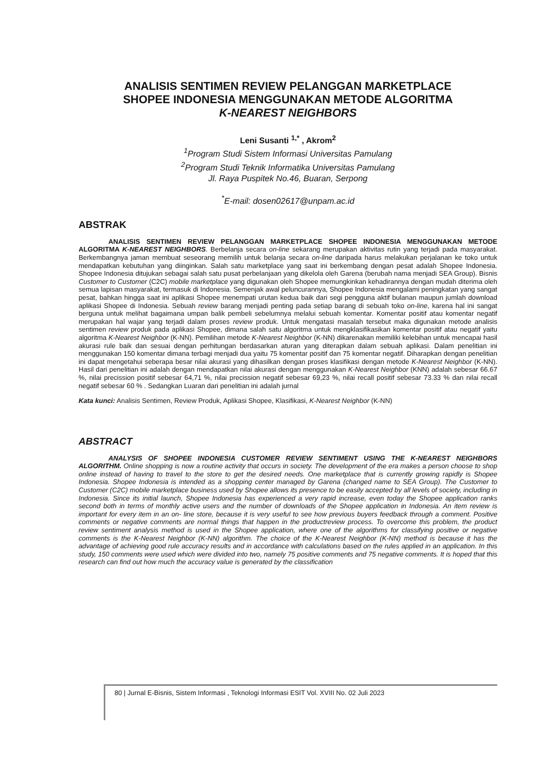ANALISIS SENTIMEN REVIEW PELANGGAN MARKETPLACE
SHOPEE INDONESIA MENGGUNAKAN METODE ALGORITMA
K-NEAREST NEIGHBORS
Leni Susanti <sup>1,*</sup> , Akrom<sup>2</sup>
<sup>1</sup> Program Studi Sistem Informasi Universitas Pamulang
<sup>2</sup> Program Studi Teknik Informatika Universitas Pamulang
Jl. Raya Puspitek No.46, Buaran, Serpong
<sup>*</sup> E-mail: dosen02617@unpam.ac.id
ABSTRAK
ANALISIS SENTIMEN REVIEW PELANGGAN MARKETPLACE SHOPEE INDONESIA MENGGUNAKAN METODE ALGORITMA K-NEAREST NEIGHBORS. Berbelanja secara on-line sekarang merupakan aktivitas rutin yang terjadi pada masyarakat. Berkembangnya jaman membuat seseorang memilih untuk belanja secara on-line daripada harus melakukan perjalanan ke toko untuk mendapatkan kebutuhan yang diinginkan. Salah satu marketplace yang saat ini berkembang dengan pesat adalah Shopee Indonesia. Shopee Indonesia ditujukan sebagai salah satu pusat perbelanjaan yang dikelola oleh Garena (berubah nama menjadi SEA Group). Bisnis Customer to Customer (C2C) mobile marketplace yang digunakan oleh Shopee memungkinkan kehadirannya dengan mudah diterima oleh semua lapisan masyarakat, termasuk di Indonesia. Semenjak awal peluncurannya, Shopee Indonesia mengalami peningkatan yang sangat pesat, bahkan hingga saat ini aplikasi Shopee menempati urutan kedua baik dari segi pengguna aktif bulanan maupun jumlah download aplikasi Shopee di Indonesia. Sebuah review barang menjadi penting pada setiap barang di sebuah toko on-line, karena hal ini sangat berguna untuk melihat bagaimana umpan balik pembeli sebelumnya melalui sebuah komentar. Komentar positif atau komentar negatif merupakan hal wajar yang terjadi dalam proses review produk. Untuk mengatasi masalah tersebut maka digunakan metode analisis sentimen review produk pada aplikasi Shopee, dimana salah satu algoritma untuk mengklasifikasikan komentar positif atau negatif yaitu algoritma K-Nearest Neighbor (K-NN). Pemilihan metode K-Nearest Neighbor (K-NN) dikarenakan memiliki kelebihan untuk mencapai hasil akurasi rule baik dan sesuai dengan perhitungan berdasarkan aturan yang diterapkan dalam sebuah aplikasi. Dalam penelitian ini menggunakan 150 komentar dimana terbagi menjadi dua yaitu 75 komentar positif dan 75 komentar negatif. Diharapkan dengan penelitian ini dapat mengetahui seberapa besar nilai akurasi yang dihasilkan dengan proses klasifikasi dengan metode K-Nearest Neighbor (K-NN). Hasil dari penelitian ini adalah dengan mendapatkan nilai akurasi dengan menggunakan K-Nearest Neighbor (KNN) adalah sebesar 66.67 %, nilai precission positif sebesar 64,71 %, nilai precission negatif sebesar 69,23 %, nilai recall positif sebesar 73.33 % dan nilai recall negatif sebesar 60 % . Sedangkan Luaran dari penelitian ini adalah jurnal
Kata kunci: Analisis Sentimen, Review Produk, Aplikasi Shopee, Klasifikasi, K-Nearest Neighbor (K-NN)
ABSTRACT
ANALYSIS OF SHOPEE INDONESIA CUSTOMER REVIEW SENTIMENT USING THE K-NEAREST NEIGHBORS ALGORITHM. Online shopping is now a routine activity that occurs in society. The development of the era makes a person choose to shop online instead of having to travel to the store to get the desired needs. One marketplace that is currently growing rapidly is Shopee Indonesia. Shopee Indonesia is intended as a shopping center managed by Garena (changed name to SEA Group). The Customer to Customer (C2C) mobile marketplace business used by Shopee allows its presence to be easily accepted by all levels of society, including in Indonesia. Since its initial launch, Shopee Indonesia has experienced a very rapid increase, even today the Shopee application ranks second both in terms of monthly active users and the number of downloads of the Shopee application in Indonesia. An item review is important for every item in an on- line store, because it is very useful to see how previous buyers feedback through a comment. Positive comments or negative comments are normal things that happen in the productreview process. To overcome this problem, the product review sentiment analysis method is used in the Shopee application, where one of the algorithms for classifying positive or negative comments is the K-Nearest Neighbor (K-NN) algorithm. The choice of the K-Nearest Neighbor (K-NN) method is because it has the advantage of achieving good rule accuracy results and in accordance with calculations based on the rules applied in an application. In this study, 150 comments were used which were divided into two, namely 75 positive comments and 75 negative comments. It is hoped that this research can find out how much the accuracy value is generated by the classification
80 | Jurnal E-Bisnis, Sistem Informasi , Teknologi Informasi ESIT Vol. XVIII No. 02 Juli 2023